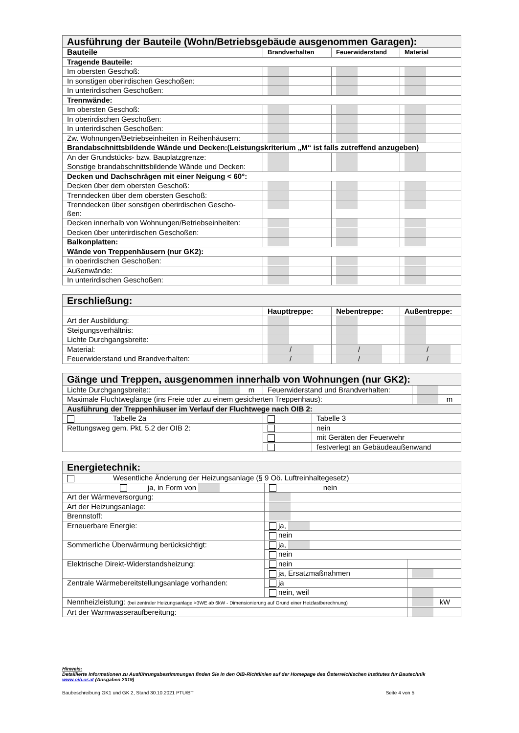| Ausführung der Bauteile (Wohn/Betriebsgebäude ausgenommen Garagen): | | | |
| Bauteile | Brandverhalten | Feuerwiderstand | Material |
| Tragende Bauteile: | | | |
| Im obersten Geschoß: | | | |
| In sonstigen oberirdischen Geschoßen: | | | |
| In unterirdischen Geschoßen: | | | |
| Trennwände: | | | |
| Im obersten Geschoß: | | | |
| In oberirdischen Geschoßen: | | | |
| In unterirdischen Geschoßen: | | | |
| Zw. Wohnungen/Betriebseinheiten in Reihenhäusern: | | | |
| Brandabschnittsbildende Wände und Decken:(Leistungskriterium „M“ ist falls zutreffend anzugeben) | | | |
| An der Grundstücks- bzw. Bauplatzgrenze: | | | |
| Sonstige brandabschnittsbildende Wände und Decken: | | | |
| Decken und Dachschrägen mit einer Neigung < 60°: | | | |
| Decken über dem obersten Geschoß: | | | |
| Trenndecken über dem obersten Geschoß: | | | |
| Trenndecken über sonstigen oberirdischen Gescho- ßen: | | | |
| Decken innerhalb von Wohnungen/Betriebseinheiten: | | | |
| Decken über unterirdischen Geschoßen: | | | |
| Balkonplatten: | | | |
| Wände von Treppenhäusern (nur GK2): | | | |
| In oberirdischen Geschoßen: | | | |
| Außenwände: | | | |
| In unterirdischen Geschoßen: | | | |
| Erschließung: | | | |
| | Haupttreppe: | Nebentreppe: | Außentreppe: |
| Art der Ausbildung: | | | |
| Steigungsverhältnis: | | | |
| Lichte Durchgangsbreite: | | | |
| Material: | / | / | / |
| Feuerwiderstand und Brandverhalten: | / | / | / |
| Gänge und Treppen, ausgenommen innerhalb von Wohnungen (nur GK2): | | | | |
| Lichte Durchgangsbreite:: | m | Feuerwiderstand und Brandverhalten: | | |
| Maximale Fluchtweglänge (ins Freie oder zu einem gesicherten Treppenhaus): | | | | m |
| Ausführung der Treppenhäuser im Verlauf der Fluchtwege nach OIB 2: | | | | |
| Tabelle 2a | | | Tabelle 3 | |
| Rettungsweg gem. Pkt. 5.2 der OIB 2: | | | nein | |
| | | | mit Geräten der Feuerwehr | |
| | | | festverlegt an Gebäudeaußenwand | |
| Energietechnik: | | |
| Wesentliche Änderung der Heizungsanlage (§ 9 Oö. Luftreinhaltegesetz) | | |
| ja, in Form von | nein | |
| Art der Wärmeversorgung: | | |
| Art der Heizungsanlage: | | |
| Brennstoff: | | |
| Erneuerbare Energie: | ja, | |
| | nein | |
| Sommerliche Überwärmung berücksichtigt: | ja, | |
| | nein | |
| Elektrische Direkt-Widerstandsheizung: | nein | |
| | ja, Ersatzmaßnahmen | |
| Zentrale Wärmebereitstellungsanlage vorhanden: | ja | |
| | nein, weil | |
| Nennheizleistung: (bei zentraler Heizungsanlage >3WE ab 6kW - Dimensionierung auf Grund einer Heizlastberechnung) | | kW |
| Art der Warmwasseraufbereitung: | | |
Hinweis:
Detaillierte Informationen zu Ausführungsbestimmungen finden Sie in den OIB-Richtlinien auf der Homepage des Österreichischen Institutes für Bautechnik
www.oib.or.at (Ausgaben 2019)
Baubeschreibung GK1 und GK 2, Stand 30.10.2021 PTU/BT Seite 4 von 5